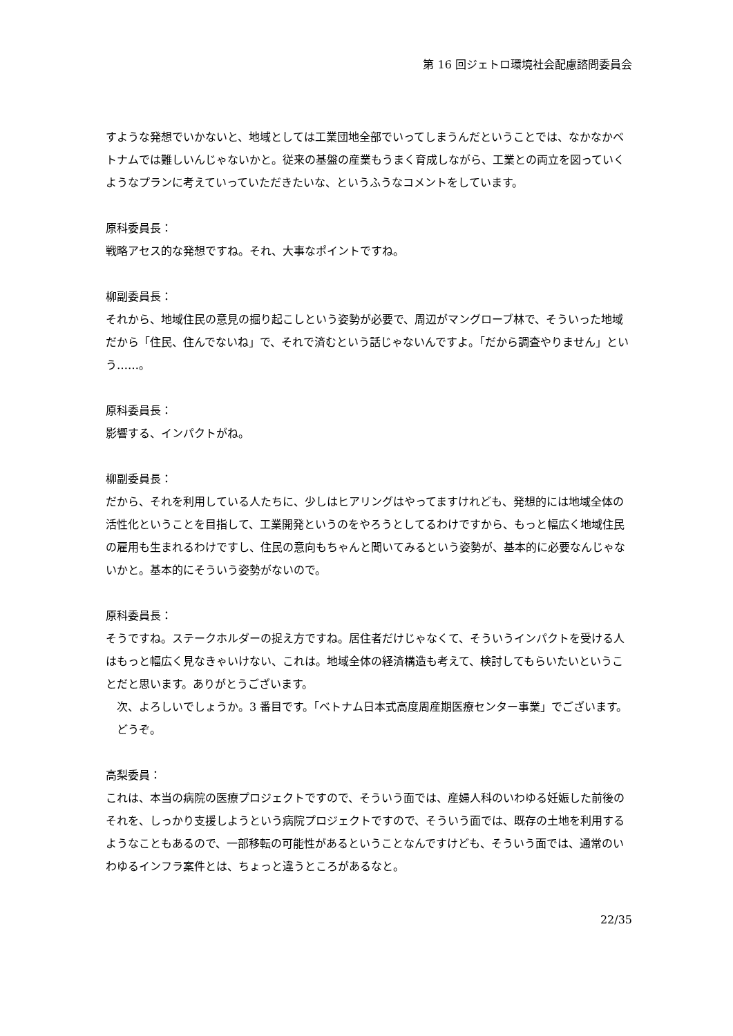第 16 回ジェトロ環境社会配慮諮問委員会
すような発想でいかないと、地域としては工業団地全部でいってしまうんだということでは、なかなかベトナムでは難しいんじゃないかと。従来の基盤の産業もうまく育成しながら、工業との両立を図っていくようなプランに考えていっていただきたいな、というふうなコメントをしています。
原科委員長：
戦略アセス的な発想ですね。それ、大事なポイントですね。
柳副委員長：
それから、地域住民の意見の掘り起こしという姿勢が必要で、周辺がマングローブ林で、そういった地域だから「住民、住んでないね」で、それで済むという話じゃないんですよ。「だから調査やりません」という……。
原科委員長：
影響する、インパクトがね。
柳副委員長：
だから、それを利用している人たちに、少しはヒアリングはやってますけれども、発想的には地域全体の活性化ということを目指して、工業開発というのをやろうとしてるわけですから、もっと幅広く地域住民の雇用も生まれるわけですし、住民の意向もちゃんと聞いてみるという姿勢が、基本的に必要なんじゃないかと。基本的にそういう姿勢がないので。
原科委員長：
そうですね。ステークホルダーの捉え方ですね。居住者だけじゃなくて、そういうインパクトを受ける人はもっと幅広く見なきゃいけない、これは。地域全体の経済構造も考えて、検討してもらいたいということだと思います。ありがとうございます。
　次、よろしいでしょうか。3 番目です。「ベトナム日本式高度周産期医療センター事業」でございます。
　どうぞ。
高梨委員：
これは、本当の病院の医療プロジェクトですので、そういう面では、産婦人科のいわゆる妊娠した前後のそれを、しっかり支援しようという病院プロジェクトですので、そういう面では、既存の土地を利用するようなこともあるので、一部移転の可能性があるということなんですけども、そういう面では、通常のいわゆるインフラ案件とは、ちょっと違うところがあるなと。
22/35